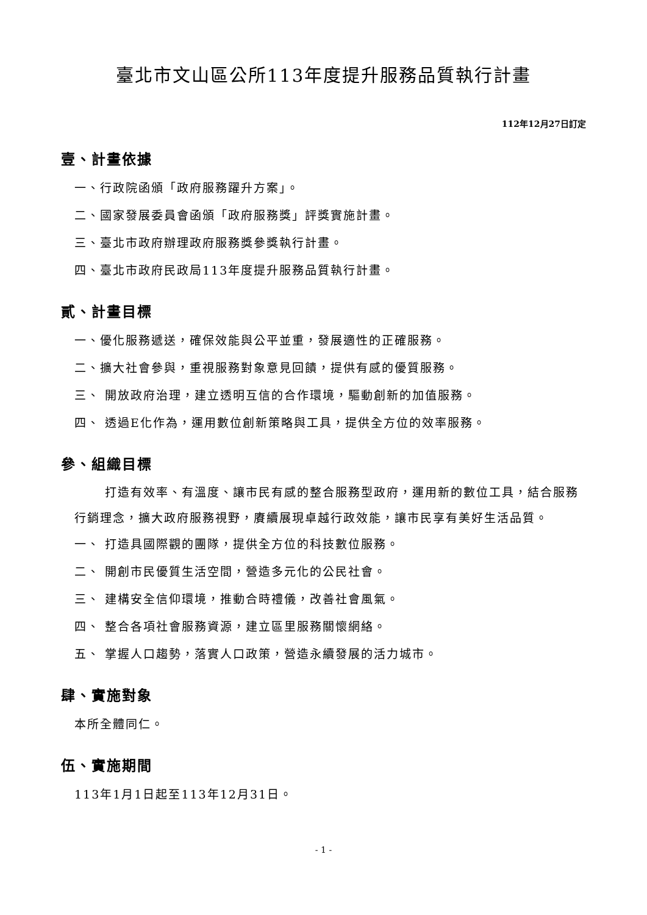臺北市文山區公所113年度提升服務品質執行計畫
112年12月27日訂定
壹、計畫依據
一、行政院函頒「政府服務躍升方案」。
二、國家發展委員會函頒「政府服務獎」評獎實施計畫。
三、臺北市政府辦理政府服務獎參獎執行計畫。
四、臺北市政府民政局113年度提升服務品質執行計畫。
貳、計畫目標
一、優化服務遞送，確保效能與公平並重，發展適性的正確服務。
二、擴大社會參與，重視服務對象意見回饋，提供有感的優質服務。
三、 開放政府治理，建立透明互信的合作環境，驅動創新的加值服務。
四、 透過E化作為，運用數位創新策略與工具，提供全方位的效率服務。
參、組織目標
打造有效率、有溫度、讓市民有感的整合服務型政府，運用新的數位工具，結合服務行銷理念，擴大政府服務視野，賡續展現卓越行政效能，讓市民享有美好生活品質。
一、 打造具國際觀的團隊，提供全方位的科技數位服務。
二、 開創市民優質生活空間，營造多元化的公民社會。
三、 建構安全信仰環境，推動合時禮儀，改善社會風氣。
四、 整合各項社會服務資源，建立區里服務關懷網絡。
五、 掌握人口趨勢，落實人口政策，營造永續發展的活力城市。
肆、實施對象
本所全體同仁。
伍、實施期間
113年1月1日起至113年12月31日。
- 1 -